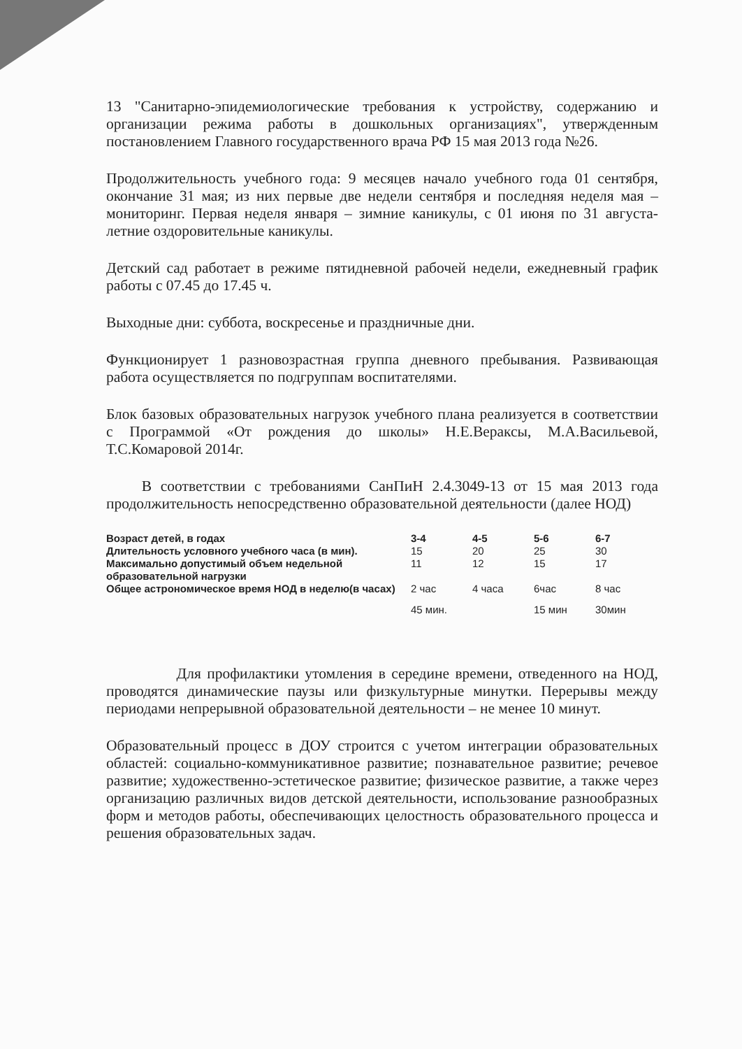13 "Санитарно-эпидемиологические требования к устройству, содержанию и организации режима работы в дошкольных организациях", утвержденным постановлением Главного государственного врача РФ 15 мая 2013 года №26.
Продолжительность учебного года: 9 месяцев начало учебного года 01 сентября, окончание 31 мая; из них первые две недели сентября и последняя неделя мая – мониторинг. Первая неделя января – зимние каникулы, с 01 июня по 31 августа- летние оздоровительные каникулы.
Детский сад работает в режиме пятидневной рабочей недели, ежедневный график работы с 07.45 до 17.45 ч.
Выходные дни: суббота, воскресенье и праздничные дни.
Функционирует 1 разновозрастная группа дневного пребывания. Развивающая работа осуществляется по подгруппам воспитателями.
Блок базовых образовательных нагрузок учебного плана реализуется в соответствии с Программой «От рождения до школы» Н.Е.Вераксы, М.А.Васильевой, Т.С.Комаровой 2014г.
В соответствии с требованиями СанПиН 2.4.3049-13 от 15 мая 2013 года продолжительность непосредственно образовательной деятельности (далее НОД)
| Возраст детей, в годах | 3-4 | 4-5 | 5-6 | 6-7 |
| Длительность условного учебного часа (в мин). | 15 | 20 | 25 | 30 |
| Максимально допустимый объем недельной образовательной нагрузки | 11 | 12 | 15 | 17 |
| Общее астрономическое время НОД в неделю(в часах) | 2 час | 4 часа | 6час | 8 час |
| | 45 мин. | | 15 мин | 30мин |
Для профилактики утомления в середине времени, отведенного на НОД, проводятся динамические паузы или физкультурные минутки. Перерывы между периодами непрерывной образовательной деятельности – не менее 10 минут.
Образовательный процесс в ДОУ строится с учетом интеграции образовательных областей: социально-коммуникативное развитие; познавательное развитие; речевое развитие; художественно-эстетическое развитие; физическое развитие, а также через организацию различных видов детской деятельности, использование разнообразных форм и методов работы, обеспечивающих целостность образовательного процесса и решения образовательных задач.